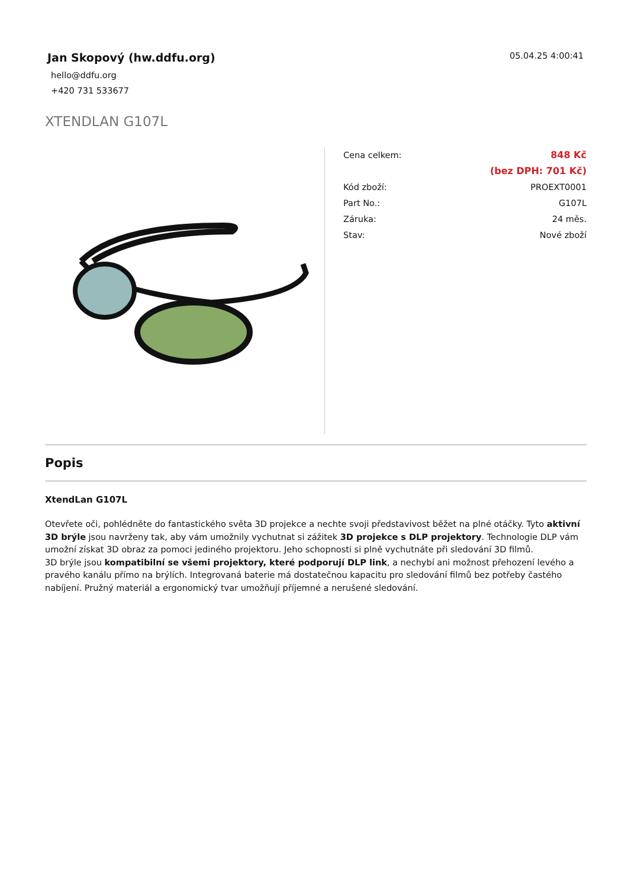Jan Skopový (hw.ddfu.org)
hello@ddfu.org
+420 731 533677
05.04.25 4:00:41
XTENDLAN G107L
| Cena celkem: | 848 Kč |
| | (bez DPH: 701 Kč) |
| Kód zboží: | PROEXT0001 |
| Part No.: | G107L |
| Záruka: | 24 měs. |
| Stav: | Nové zboží |
Popis
XtendLan G107L
Otevřete oči, pohlédněte do fantastického světa 3D projekce a nechte svoji představivost běžet na plné otáčky. Tyto aktivní 3D brýle jsou navrženy tak, aby vám umožnily vychutnat si zážitek 3D projekce s DLP projektory. Technologie DLP vám umožní získat 3D obraz za pomoci jediného projektoru. Jeho schopnosti si plně vychutnáte při sledování 3D filmů.
3D brýle jsou kompatibilní se všemi projektory, které podporují DLP link, a nechybí ani možnost přehození levého a pravého kanálu přímo na brýlích. Integrovaná baterie má dostatečnou kapacitu pro sledování filmů bez potřeby častého nabíjení. Pružný materiál a ergonomický tvar umožňují příjemné a nerušené sledování.